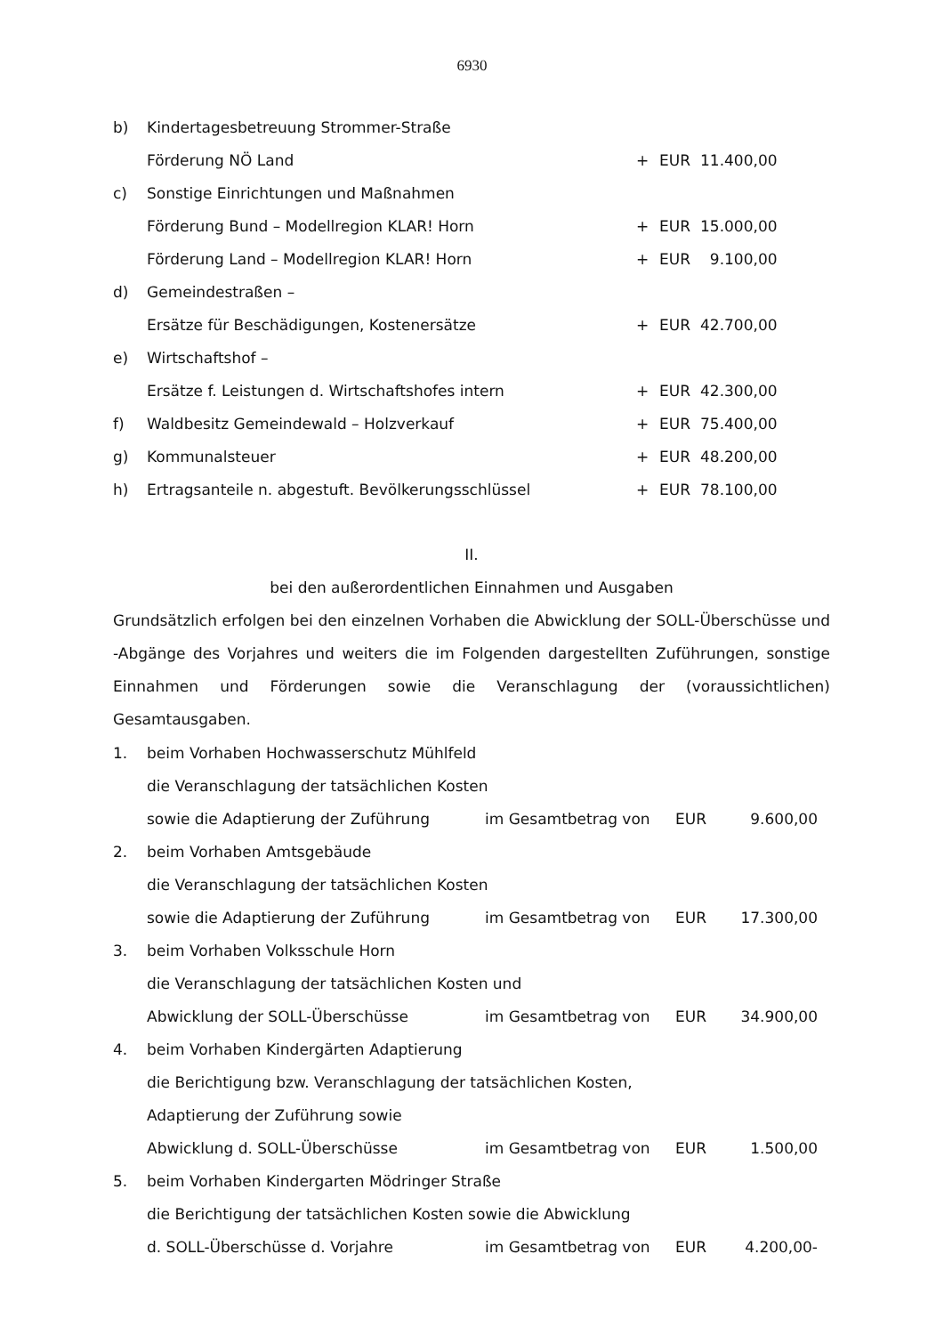6930
| b) | Kindertagesbetreuung Strommer-Straße | | | |
| | Förderung NÖ Land | + | EUR | 11.400,00 |
| c) | Sonstige Einrichtungen und Maßnahmen | | | |
| | Förderung Bund – Modellregion KLAR! Horn | + | EUR | 15.000,00 |
| | Förderung Land – Modellregion KLAR! Horn | + | EUR | 9.100,00 |
| d) | Gemeindestraßen – | | | |
| | Ersätze für Beschädigungen, Kostenersätze | + | EUR | 42.700,00 |
| e) | Wirtschaftshof – | | | |
| | Ersätze f. Leistungen d. Wirtschaftshofes intern | + | EUR | 42.300,00 |
| f) | Waldbesitz Gemeindewald – Holzverkauf | + | EUR | 75.400,00 |
| g) | Kommunalsteuer | + | EUR | 48.200,00 |
| h) | Ertragsanteile n. abgestuft. Bevölkerungsschlüssel | + | EUR | 78.100,00 |
II.
bei den außerordentlichen Einnahmen und Ausgaben
Grundsätzlich erfolgen bei den einzelnen Vorhaben die Abwicklung der SOLL-Überschüsse und -Abgänge des Vorjahres und weiters die im Folgenden dargestellten Zuführungen, sonstige Einnahmen und Förderungen sowie die Veranschlagung der (voraussichtlichen) Gesamtausgaben.
| 1. | beim Vorhaben Hochwasserschutz Mühlfeld | | | |
| | die Veranschlagung der tatsächlichen Kosten | | | |
| | sowie die Adaptierung der Zuführung | im Gesamtbetrag von | EUR | 9.600,00 |
| 2. | beim Vorhaben Amtsgebäude | | | |
| | die Veranschlagung der tatsächlichen Kosten | | | |
| | sowie die Adaptierung der Zuführung | im Gesamtbetrag von | EUR | 17.300,00 |
| 3. | beim Vorhaben Volksschule Horn | | | |
| | die Veranschlagung der tatsächlichen Kosten und | | | |
| | Abwicklung der SOLL-Überschüsse | im Gesamtbetrag von | EUR | 34.900,00 |
| 4. | beim Vorhaben Kindergärten Adaptierung | | | |
| | die Berichtigung bzw. Veranschlagung der tatsächlichen Kosten, | | | |
| | Adaptierung der Zuführung sowie | | | |
| | Abwicklung d. SOLL-Überschüsse | im Gesamtbetrag von | EUR | 1.500,00 |
| 5. | beim Vorhaben Kindergarten Mödringer Straße | | | |
| | die Berichtigung der tatsächlichen Kosten sowie die Abwicklung | | | |
| | d. SOLL-Überschüsse d. Vorjahre | im Gesamtbetrag von | EUR | 4.200,00- |